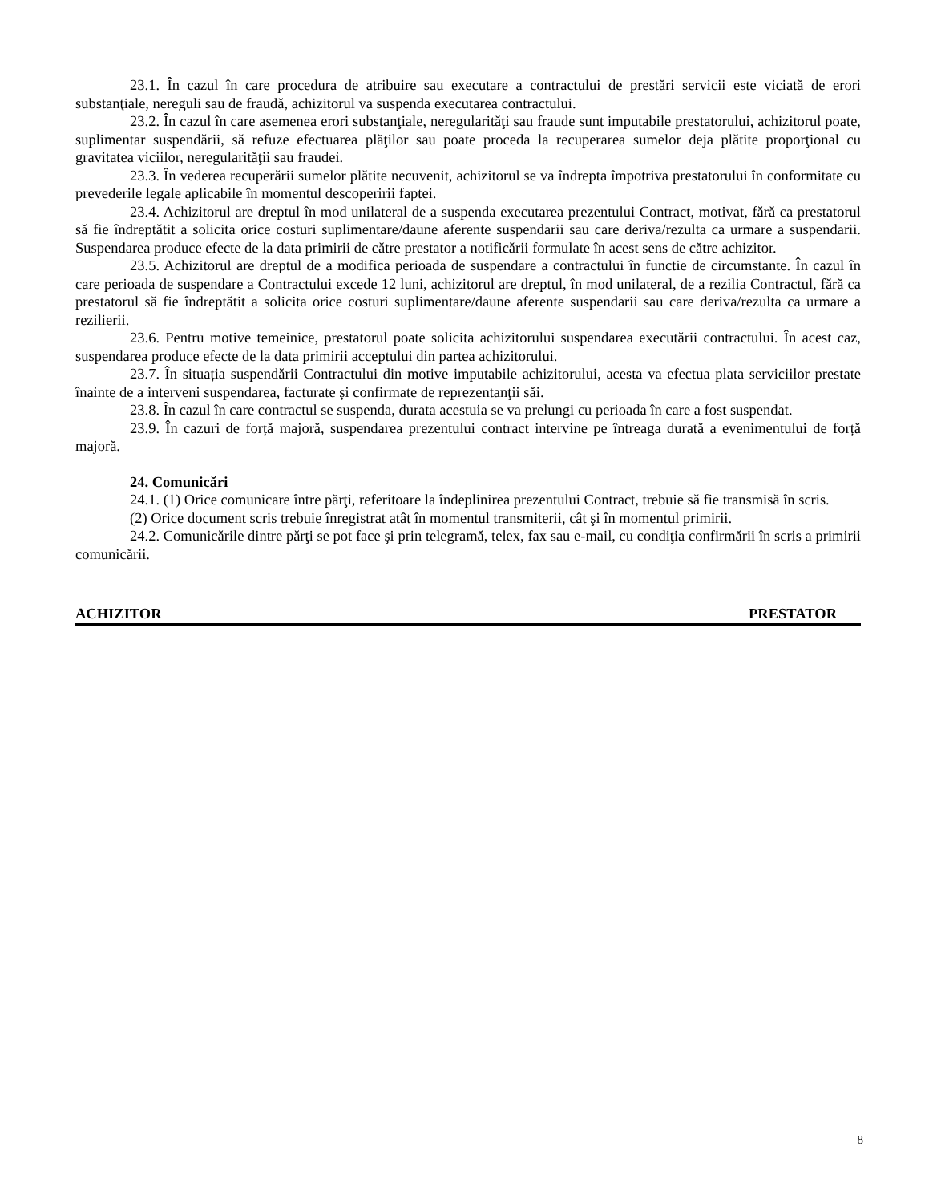23.1. În cazul în care procedura de atribuire sau executare a contractului de prestări servicii este viciată de erori substanţiale, nereguli sau de fraudă, achizitorul va suspenda executarea contractului.
23.2. În cazul în care asemenea erori substanţiale, neregularităţi sau fraude sunt imputabile prestatorului, achizitorul poate, suplimentar suspendării, să refuze efectuarea plăţilor sau poate proceda la recuperarea sumelor deja plătite proporţional cu gravitatea viciilor, neregularităţii sau fraudei.
23.3. În vederea recuperării sumelor plătite necuvenit, achizitorul se va îndrepta împotriva prestatorului în conformitate cu prevederile legale aplicabile în momentul descoperirii faptei.
23.4. Achizitorul are dreptul în mod unilateral de a suspenda executarea prezentului Contract, motivat, fără ca prestatorul să fie îndreptătit a solicita orice costuri suplimentare/daune aferente suspendarii sau care deriva/rezulta ca urmare a suspendarii. Suspendarea produce efecte de la data primirii de către prestator a notificării formulate în acest sens de către achizitor.
23.5. Achizitorul are dreptul de a modifica perioada de suspendare a contractului în functie de circumstante. În cazul în care perioada de suspendare a Contractului excede 12 luni, achizitorul are dreptul, în mod unilateral, de a rezilia Contractul, fără ca prestatorul să fie îndreptătit a solicita orice costuri suplimentare/daune aferente suspendarii sau care deriva/rezulta ca urmare a rezilierii.
23.6. Pentru motive temeinice, prestatorul poate solicita achizitorului suspendarea executării contractului. În acest caz, suspendarea produce efecte de la data primirii acceptului din partea achizitorului.
23.7. În situația suspendării Contractului din motive imputabile achizitorului, acesta va efectua plata serviciilor prestate înainte de a interveni suspendarea, facturate și confirmate de reprezentanţii săi.
23.8. În cazul în care contractul se suspenda, durata acestuia se va prelungi cu perioada în care a fost suspendat.
23.9. În cazuri de forță majoră, suspendarea prezentului contract intervine pe întreaga durată a evenimentului de forță majoră.
24. Comunicări
24.1. (1) Orice comunicare între părţi, referitoare la îndeplinirea prezentului Contract, trebuie să fie transmisă în scris.
(2) Orice document scris trebuie înregistrat atât în momentul transmiterii, cât şi în momentul primirii.
24.2. Comunicările dintre părţi se pot face şi prin telegramă, telex, fax sau e-mail, cu condiţia confirmării în scris a primirii comunicării.
ACHIZITOR PRESTATOR
8